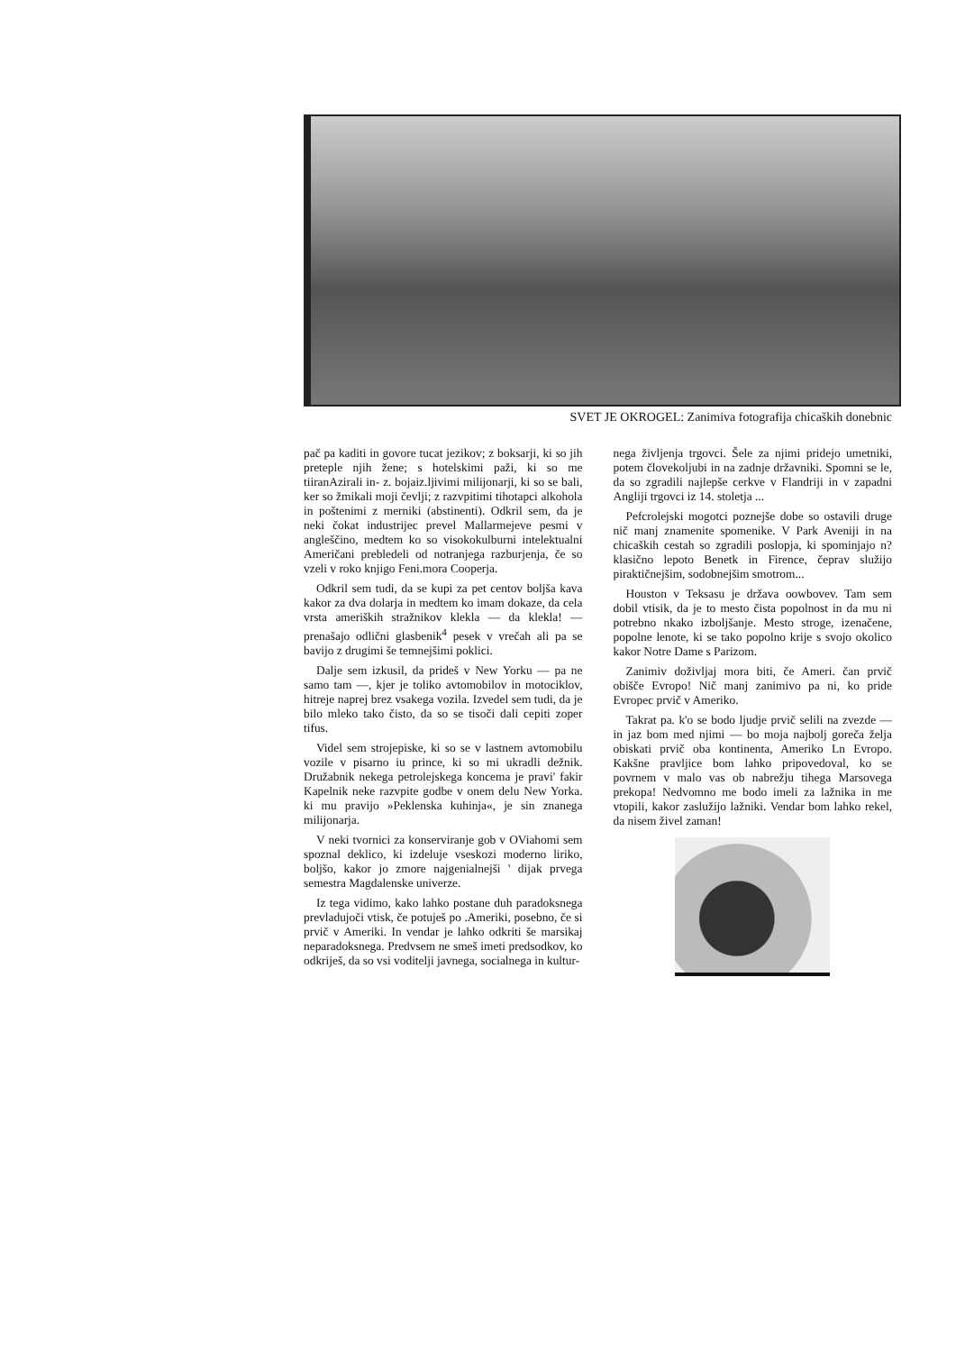SVET JE OKROGEL: Zanimiva fotografija chicaških donebnic
pač pa kaditi in govore tucat jezikov; z boksarji, ki so jih preteple njih žene; s hotelskimi paži, ki so me tiiranAzirali in- z. bojaiz.ljivimi milijonarji, ki so se bali, ker so žmikali moji čevlji; z razvpitimi tihotapci alkohola in poštenimi z merniki (abstinenti). Odkril sem, da je neki čokat industrijec prevel Mallarmejeve pesmi v angleščino, medtem ko so visokokulburni intelektualni Američani prebledeli od notranjega razburjenja, če so vzeli v roko knjigo Feni.mora Cooperja.
Odkril sem tudi, da se kupi za pet centov boljša kava kakor za dva dolarja in medtem ko imam dokaze, da cela vrsta ameriških stražnikov klekla — da klekla! — prenašajo odlični glasbenik<sup>4</sup> pesek v vrečah ali pa se bavijo z drugimi še temnejšimi poklici.
Dalje sem izkusil, da prideš v New Yorku — pa ne samo tam —, kjer je toliko avtomobilov in motociklov, hitreje naprej brez vsakega vozila. Izvedel sem tudi, da je bilo mleko tako čisto, da so se tisoči dali cepiti zoper tifus.
Videl sem strojepiske, ki so se v lastnem avtomobilu vozile v pisarno iu prince, ki so mi ukradli dežnik. Družabnik nekega petrolejskega koncema je pravi' fakir Kapelnik neke razvpite godbe v onem delu New Yorka. ki mu pravijo »Peklenska kuhinja«, je sin znanega milijonarja.
V neki tvornici za konserviranje gob v OViahomi sem spoznal deklico, ki izdeluje vseskozi moderno liriko, boljšo, kakor jo zmore najgenialnejši ' dijak prvega semestra Magdalenske univerze.
Iz tega vidimo, kako lahko postane duh paradoksnega prevladujoči vtisk, če potuješ po .Ameriki, posebno, če si prvič v Ameriki. In vendar je lahko odkriti še marsikaj neparadoksnega. Predvsem ne smeš imeti predsodkov, ko odkriješ, da so vsi voditelji javnega, socialnega in kultur-
nega življenja trgovci. Šele za njimi pridejo umetniki, potem človekoljubi in na zadnje državniki. Spomni se le, da so zgradili najlepše cerkve v Flandriji in v zapadni Angliji trgovci iz 14. stoletja ...
Pefcrolejski mogotci poznejše dobe so ostavili druge nič manj znamenite spomenike. V Park Aveniji in na chicaških cestah so zgradili poslopja, ki spominjajo n? klasično lepoto Benetk in Firence, čeprav služijo piraktičnejšim, sodobnejšim smotrom...
Houston v Teksasu je država oowbovev. Tam sem dobil vtisik, da je to mesto čista popolnost in da mu ni potrebno nkako izboljšanje. Mesto stroge, izenačene, popolne lenote, ki se tako popolno krije s svojo okolico kakor Notre Dame s Parizom.
Zanimiv doživljaj mora biti, če Ameri. čan prvič obišče Evropo! Nič manj zanimivo pa ni, ko pride Evropec prvič v Ameriko.
Takrat pa. k'o se bodo ljudje prvič selili na zvezde — in jaz bom med njimi — bo moja najbolj goreča želja obiskati prvič oba kontinenta, Ameriko Ln Evropo. Kakšne pravljice bom lahko pripovedoval, ko se povrnem v malo vas ob nabrežju tihega Marsovega prekopa! Nedvomno me bodo imeli za lažnika in me vtopili, kakor zaslužijo lažniki. Vendar bom lahko rekel, da nisem živel zaman!